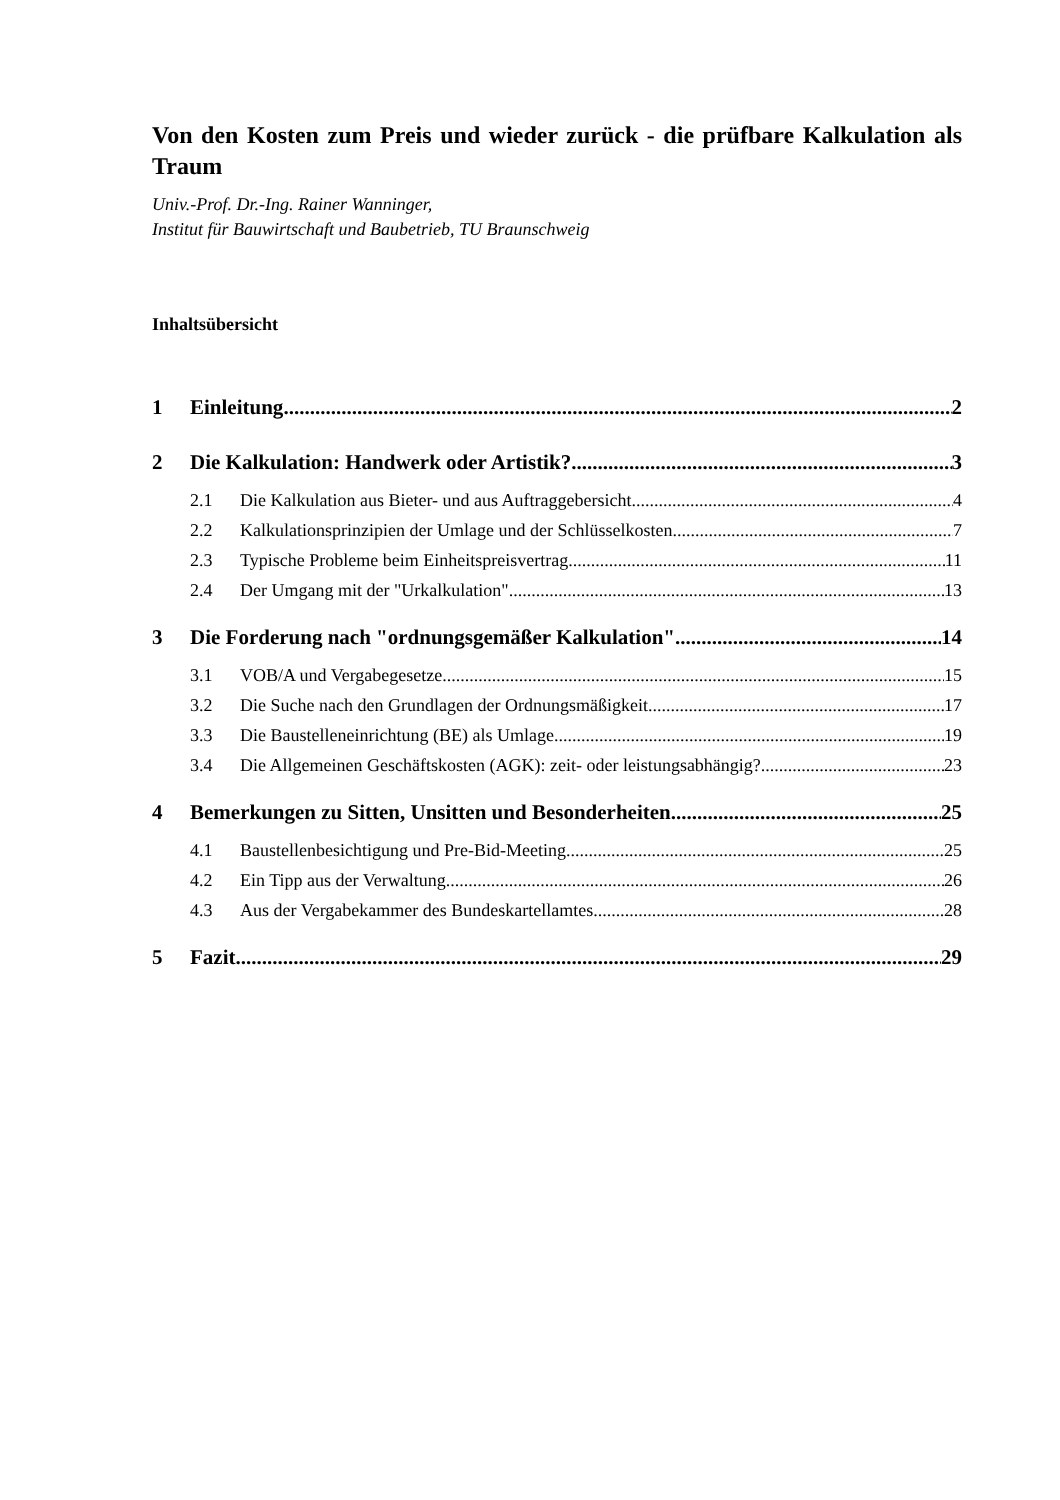Von den Kosten zum Preis und wieder zurück - die prüfbare Kalkulation als Traum
Univ.-Prof. Dr.-Ing. Rainer Wanninger,
Institut für Bauwirtschaft und Baubetrieb, TU Braunschweig
Inhaltsübersicht
1 Einleitung 2
2 Die Kalkulation: Handwerk oder Artistik? 3
2.1 Die Kalkulation aus Bieter- und aus Auftraggebersicht 4
2.2 Kalkulationsprinzipien der Umlage und der Schlüsselkosten 7
2.3 Typische Probleme beim Einheitspreisvertrag 11
2.4 Der Umgang mit der "Urkalkulation" 13
3 Die Forderung nach "ordnungsgemäßer Kalkulation" 14
3.1 VOB/A und Vergabegesetze 15
3.2 Die Suche nach den Grundlagen der Ordnungsmäßigkeit 17
3.3 Die Baustelleneinrichtung (BE) als Umlage 19
3.4 Die Allgemeinen Geschäftskosten (AGK): zeit- oder leistungsabhängig? 23
4 Bemerkungen zu Sitten, Unsitten und Besonderheiten 25
4.1 Baustellenbesichtigung und Pre-Bid-Meeting 25
4.2 Ein Tipp aus der Verwaltung 26
4.3 Aus der Vergabekammer des Bundeskartellamtes 28
5 Fazit 29